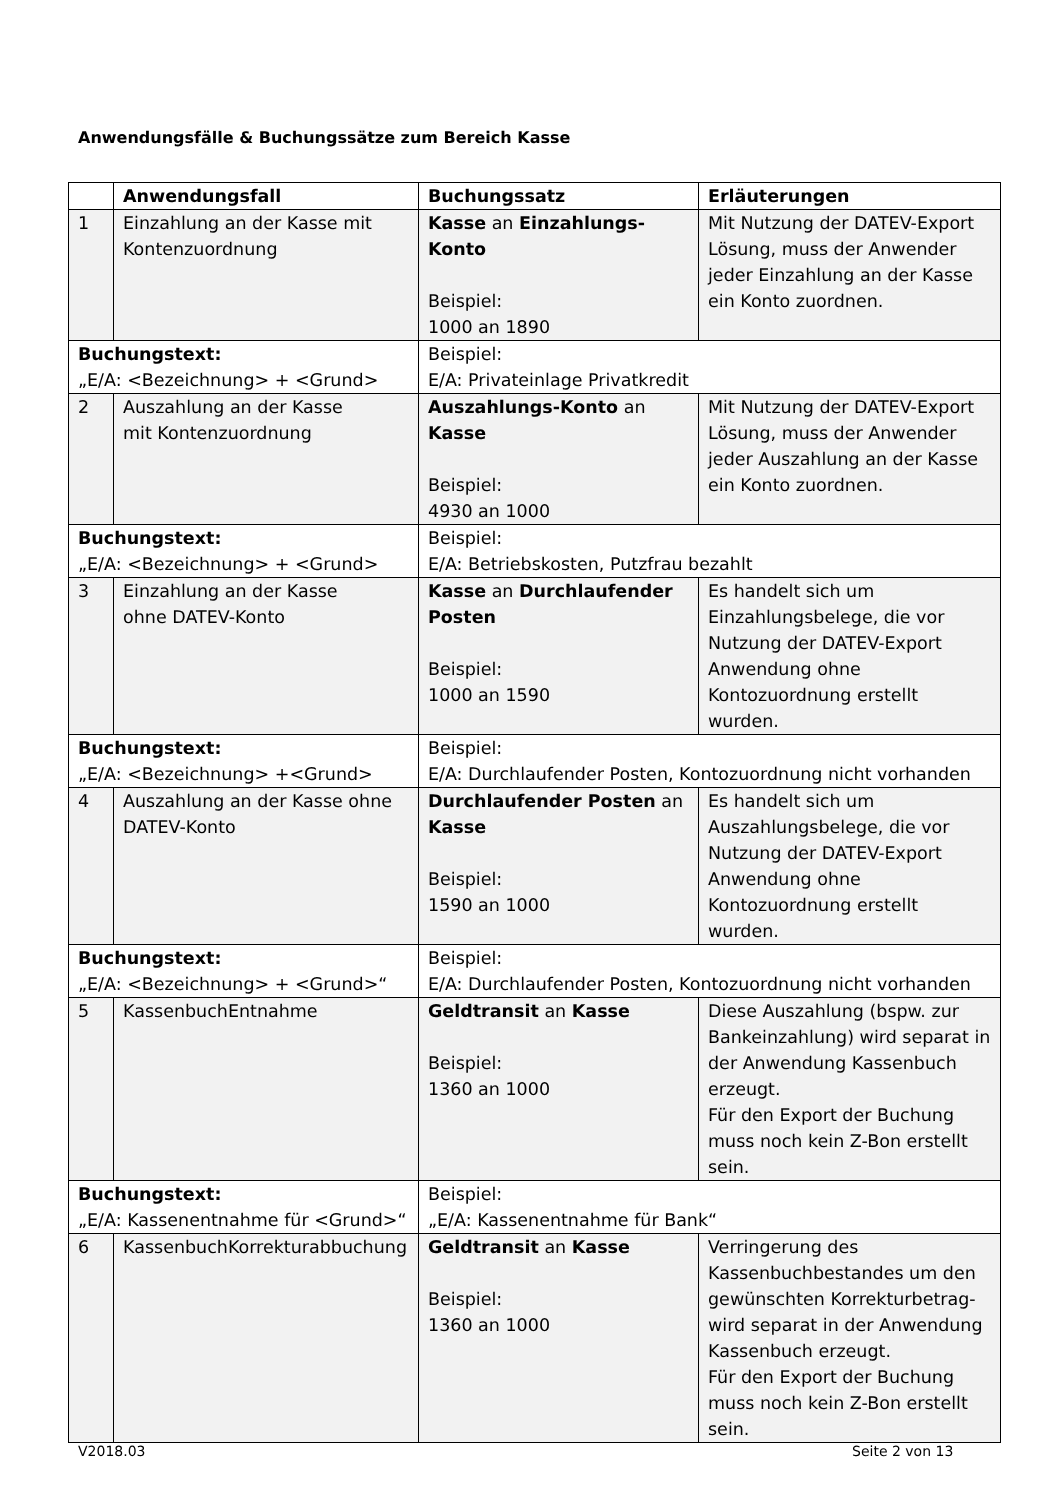Anwendungsfälle & Buchungssätze zum Bereich Kasse
| | Anwendungsfall | Buchungssatz | Erläuterungen |
| --- | --- | --- | --- |
| 1 | Einzahlung an der Kasse mit Kontenzuordnung | Kasse an Einzahlungs-Konto Beispiel: 1000 an 1890 | Mit Nutzung der DATEV-Export Lösung, muss der Anwender jeder Einzahlung an der Kasse ein Konto zuordnen. |
| Buchungstext: „E/A: <Bezeichnung> + <Grund> | | Beispiel: E/A: Privateinlage Privatkredit | |
| 2 | Auszahlung an der Kasse mit Kontenzuordnung | Auszahlungs-Konto an Kasse Beispiel: 4930 an 1000 | Mit Nutzung der DATEV-Export Lösung, muss der Anwender jeder Auszahlung an der Kasse ein Konto zuordnen. |
| Buchungstext: „E/A: <Bezeichnung> + <Grund> | | Beispiel: E/A: Betriebskosten, Putzfrau bezahlt | |
| 3 | Einzahlung an der Kasse ohne DATEV-Konto | Kasse an Durchlaufender Posten Beispiel: 1000 an 1590 | Es handelt sich um Einzahlungsbelege, die vor Nutzung der DATEV-Export Anwendung ohne Kontozuordnung erstellt wurden. |
| Buchungstext: „E/A: <Bezeichnung> +<Grund> | | Beispiel: E/A: Durchlaufender Posten, Kontozuordnung nicht vorhanden | |
| 4 | Auszahlung an der Kasse ohne DATEV-Konto | Durchlaufender Posten an Kasse Beispiel: 1590 an 1000 | Es handelt sich um Auszahlungsbelege, die vor Nutzung der DATEV-Export Anwendung ohne Kontozuordnung erstellt wurden. |
| Buchungstext: „E/A: <Bezeichnung> + <Grund>“ | | Beispiel: E/A: Durchlaufender Posten, Kontozuordnung nicht vorhanden | |
| 5 | KassenbuchEntnahme | Geldtransit an Kasse Beispiel: 1360 an 1000 | Diese Auszahlung (bspw. zur Bankeinzahlung) wird separat in der Anwendung Kassenbuch erzeugt. Für den Export der Buchung muss noch kein Z-Bon erstellt sein. |
| Buchungstext: „E/A: Kassenentnahme für <Grund>“ | | Beispiel: „E/A: Kassenentnahme für Bank“ | |
| 6 | KassenbuchKorrekturabbuchung | Geldtransit an Kasse Beispiel: 1360 an 1000 | Verringerung des Kassenbuchbestandes um den gewünschten Korrekturbetrag- wird separat in der Anwendung Kassenbuch erzeugt. Für den Export der Buchung muss noch kein Z-Bon erstellt sein. |
V2018.03 Seite 2 von 13